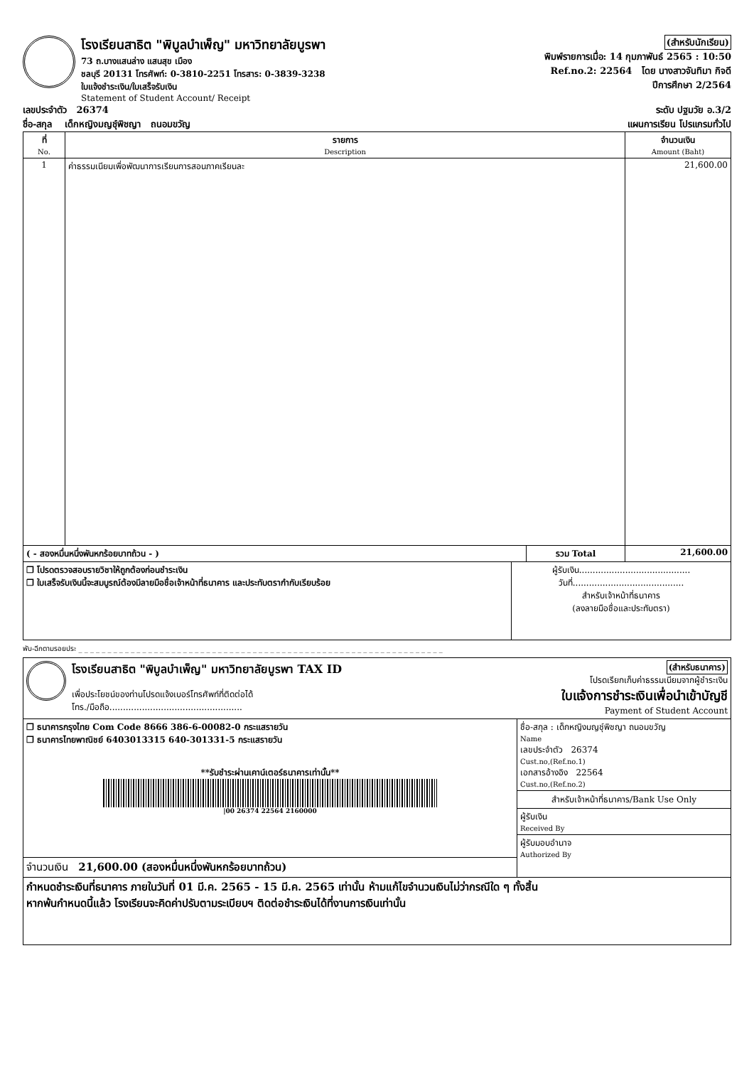โรงเรียนสาธิต "พิบูลบำเพ็ญ" มหาวิทยาลัยบูรพา
73 ถ.บางแสนล่าง แสนสุข เมือง
ชลบุรี 20131 โทรศัพท์: 0-3810-2251 โทรสาร: 0-3839-3238
ใบแจ้งชำระเงิน/ใบเสร็จรับเงิน
Statement of Student Account/ Receipt
(สำหรับนักเรียน)
พิมพ์รายการเมื่อ: 14 กุมภาพันธ์ 2565 : 10:50
Ref.no.2: 22564 โดย นางสาวจันทิมา กิจดี
ปีการศึกษา 2/2564
เลขประจำตัว 26374 ระดับ ปฐมวัย อ.3/2
ชื่อ-สกุล เด็กหญิงมญชุ์พิชญา ถนอมขวัญ แผนการเรียน โปรแกรมทั่วไป
| ที่ No. | รายการ Description | จำนวนเงิน Amount (Baht) |
| --- | --- | --- |
| 1 | ค่าธรรมเนียมเพื่อพัฒนาการเรียนการสอนภาคเรียนละ | 21,600.00 |
| ( - สองหมื่นหนึ่งพันหกร้อยบาทถ้วน - ) | รวม Total | 21,600.00 |
| ❒ โปรดตรวจสอบรายวิชาให้ถูกต้องก่อนชำระเงิน ❒ ใบเสร็จรับเงินนี้จะสมบูรณ์ต้องมีลายมือชื่อเจ้าหน้าที่ธนาคาร และประทับตรากำกับเรียบร้อย | ผู้รับเงิน......................................... วันที่......................................... สำหรับเจ้าหน้าที่ธนาคาร (ลงลายมือชื่อและประทับตรา) |
พับ-ฉีกตามรอยประ _ _ _ _ _ _ _ _ _ _ _ _ _ _ _ _ _ _ _ _ _ _ _ _ _ _ _ _ _ _ _ _ _ _ _ _ _ _ _ _ _ _ _ _ _ _ _ _ _ _ _ _ _ _ _ _ _ _ _ _ _ _ _
โรงเรียนสาธิต "พิบูลบำเพ็ญ" มหาวิทยาลัยบูรพา TAX ID
เพื่อประโยชน์ของท่านโปรดแจ้งเบอร์โทรศัพท์ที่ติดต่อได้
โทร./มือถือ.................................................
(สำหรับธนาคาร)
โปรดเรียกเก็บค่าธรรมเนียมจากผู้ชำระเงิน
ใบแจ้งการชำระเงินเพื่อนำเข้าบัญชี
Payment of Student Account
| ❒ ธนาคารกรุงไทย Com Code 8666 386-6-00082-0 กระแสรายวัน ❒ ธนาคารไทยพาณิชย์ 6403013315 640-301331-5 กระแสรายวัน **รับชำระผ่านเคาน์เตอร์ธนาคารเท่านั้น** /00 26374 22564 2160000 | ชื่อ-สกุล : เด็กหญิงมญชุ์พิชญา ถนอมขวัญ Name เลขประจำตัว 26374 Cust.no,(Ref.no.1) เอกสารอ้างอิง 22564 Cust.no,(Ref.no.2) สำหรับเจ้าหน้าที่ธนาคาร/Bank Use Only ผู้รับเงิน Received By ผู้รับมอบอำนาจ Authorized By |
| จำนวนเงิน 21,600.00 (สองหมื่นหนึ่งพันหกร้อยบาทถ้วน) | |
| กำหนดชำระเงินที่ธนาคาร ภายในวันที่ 01 มี.ค. 2565 - 15 มี.ค. 2565 เท่านั้น ห้ามแก้ไขจำนวนเงินไม่ว่ากรณีใด ๆ ทั้งสิ้น หากพ้นกำหนดนี้แล้ว โรงเรียนจะคิดค่าปรับตามระเบียบฯ ติดต่อชำระเงินได้ที่งานการเงินเท่านั้น | |